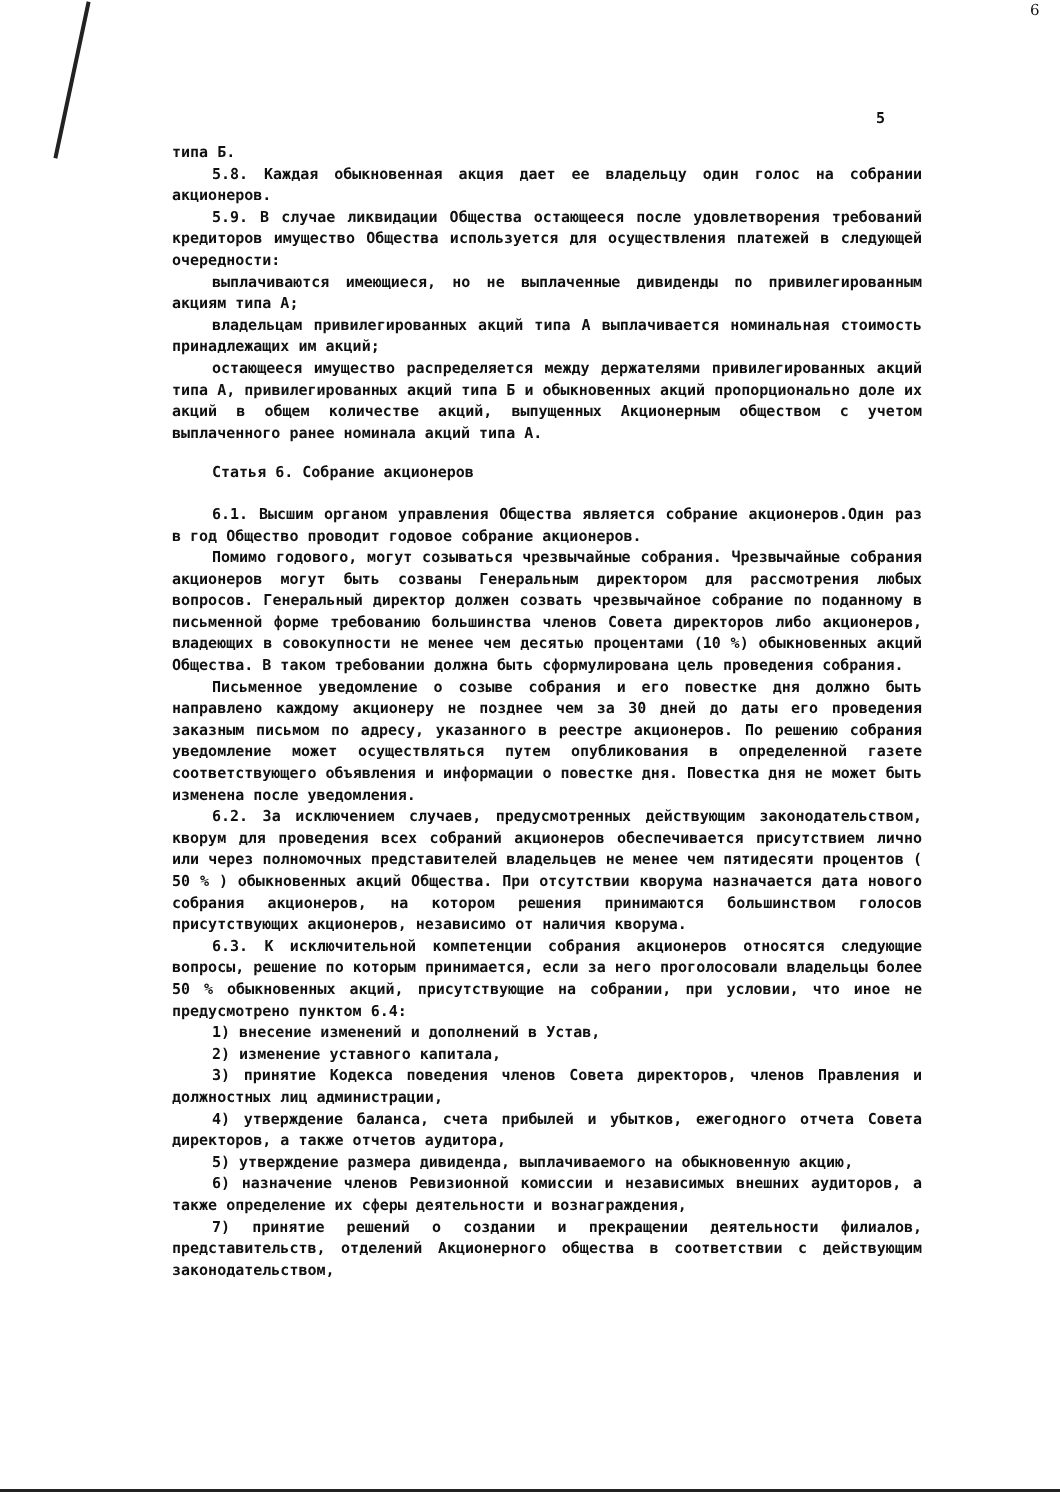6
5
типа Б.
5.8. Каждая обыкновенная акция дает ее владельцу один голос на собрании акционеров.
5.9. В случае ликвидации Общества остающееся после удовлетворения требований кредиторов имущество Общества используется для осуществления платежей в следующей очередности:
выплачиваются имеющиеся, но не выплаченные дивиденды по привилегированным акциям типа А;
владельцам привилегированных акций типа А выплачивается номинальная стоимость принадлежащих им акций;
остающееся имущество распределяется между держателями привилегированных акций типа А, привилегированных акций типа Б и обыкновенных акций пропорционально доле их акций в общем количестве акций, выпущенных Акционерным обществом с учетом выплаченного ранее номинала акций типа А.
Статья 6. Собрание акционеров
6.1. Высшим органом управления Общества является собрание акционеров.Один раз в год Общество проводит годовое собрание акционеров.
Помимо годового, могут созываться чрезвычайные собрания. Чрезвычайные собрания акционеров могут быть созваны Генеральным директором для рассмотрения любых вопросов. Генеральный директор должен созвать чрезвычайное собрание по поданному в письменной форме требованию большинства членов Совета директоров либо акционеров, владеющих в совокупности не менее чем десятью процентами (10 %) обыкновенных акций Общества. В таком требовании должна быть сформулирована цель проведения собрания.
Письменное уведомление о созыве собрания и его повестке дня должно быть направлено каждому акционеру не позднее чем за 30 дней до даты его проведения заказным письмом по адресу, указанного в реестре акционеров. По решению собрания уведомление может осуществляться путем опубликования в определенной газете соответствующего объявления и информации о повестке дня. Повестка дня не может быть изменена после уведомления.
6.2. За исключением случаев, предусмотренных действующим законодательством, кворум для проведения всех собраний акционеров обеспечивается присутствием лично или через полномочных представителей владельцев не менее чем пятидесяти процентов ( 50 % ) обыкновенных акций Общества. При отсутствии кворума назначается дата нового собрания акционеров, на котором решения принимаются большинством голосов присутствующих акционеров, независимо от наличия кворума.
6.3. К исключительной компетенции собрания акционеров относятся следующие вопросы, решение по которым принимается, если за него проголосовали владельцы более 50 % обыкновенных акций, присутствующие на собрании, при условии, что иное не предусмотрено пунктом 6.4:
1) внесение изменений и дополнений в Устав,
2) изменение уставного капитала,
3) принятие Кодекса поведения членов Совета директоров, членов Правления и должностных лиц администрации,
4) утверждение баланса, счета прибылей и убытков, ежегодного отчета Совета директоров, а также отчетов аудитора,
5) утверждение размера дивиденда, выплачиваемого на обыкновенную акцию,
6) назначение членов Ревизионной комиссии и независимых внешних аудиторов, а также определение их сферы деятельности и вознаграждения,
7) принятие решений о создании и прекращении деятельности филиалов, представительств, отделений Акционерного общества в соответствии с действующим законодательством,